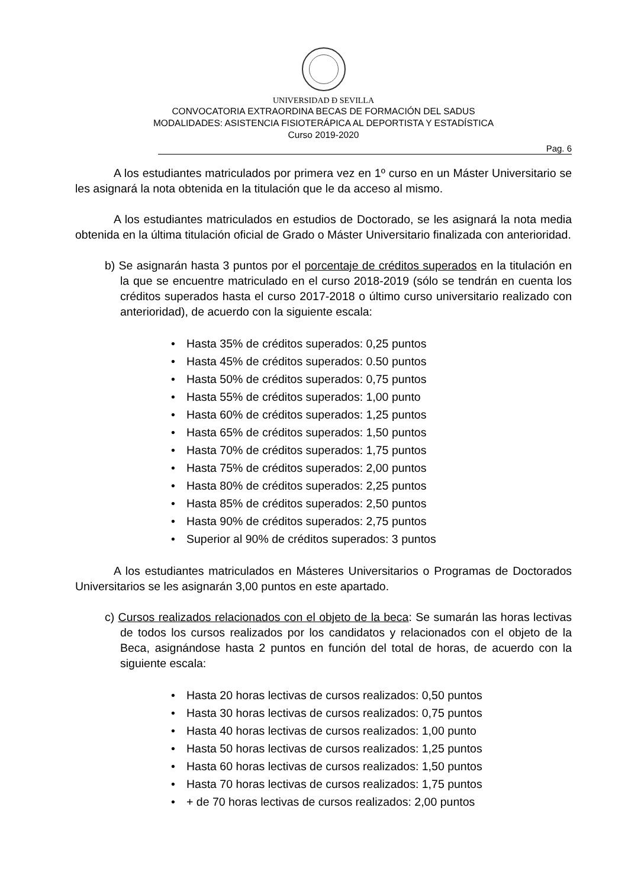UNIVERSIDAD Ð SEVILLA
CONVOCATORIA EXTRAORDINA BECAS DE FORMACIÓN DEL SADUS
MODALIDADES: ASISTENCIA FISIOTERÁPICA AL DEPORTISTA Y ESTADÍSTICA
Curso 2019-2020
Pag. 6
A los estudiantes matriculados por primera vez en 1º curso en un Máster Universitario se les asignará la nota obtenida en la titulación que le da acceso al mismo.
A los estudiantes matriculados en estudios de Doctorado, se les asignará la nota media obtenida en la última titulación oficial de Grado o Máster Universitario finalizada con anterioridad.
b) Se asignarán hasta 3 puntos por el porcentaje de créditos superados en la titulación en la que se encuentre matriculado en el curso 2018-2019 (sólo se tendrán en cuenta los créditos superados hasta el curso 2017-2018 o último curso universitario realizado con anterioridad), de acuerdo con la siguiente escala:
• Hasta 35% de créditos superados: 0,25 puntos
• Hasta 45% de créditos superados: 0.50 puntos
• Hasta 50% de créditos superados: 0,75 puntos
• Hasta 55% de créditos superados: 1,00 punto
• Hasta 60% de créditos superados: 1,25 puntos
• Hasta 65% de créditos superados: 1,50 puntos
• Hasta 70% de créditos superados: 1,75 puntos
• Hasta 75% de créditos superados: 2,00 puntos
• Hasta 80% de créditos superados: 2,25 puntos
• Hasta 85% de créditos superados: 2,50 puntos
• Hasta 90% de créditos superados: 2,75 puntos
• Superior al 90% de créditos superados: 3 puntos
A los estudiantes matriculados en Másteres Universitarios o Programas de Doctorados Universitarios se les asignarán 3,00 puntos en este apartado.
c) Cursos realizados relacionados con el objeto de la beca: Se sumarán las horas lectivas de todos los cursos realizados por los candidatos y relacionados con el objeto de la Beca, asignándose hasta 2 puntos en función del total de horas, de acuerdo con la siguiente escala:
• Hasta 20 horas lectivas de cursos realizados: 0,50 puntos
• Hasta 30 horas lectivas de cursos realizados: 0,75 puntos
• Hasta 40 horas lectivas de cursos realizados: 1,00 punto
• Hasta 50 horas lectivas de cursos realizados: 1,25 puntos
• Hasta 60 horas lectivas de cursos realizados: 1,50 puntos
• Hasta 70 horas lectivas de cursos realizados: 1,75 puntos
• + de 70 horas lectivas de cursos realizados: 2,00 puntos